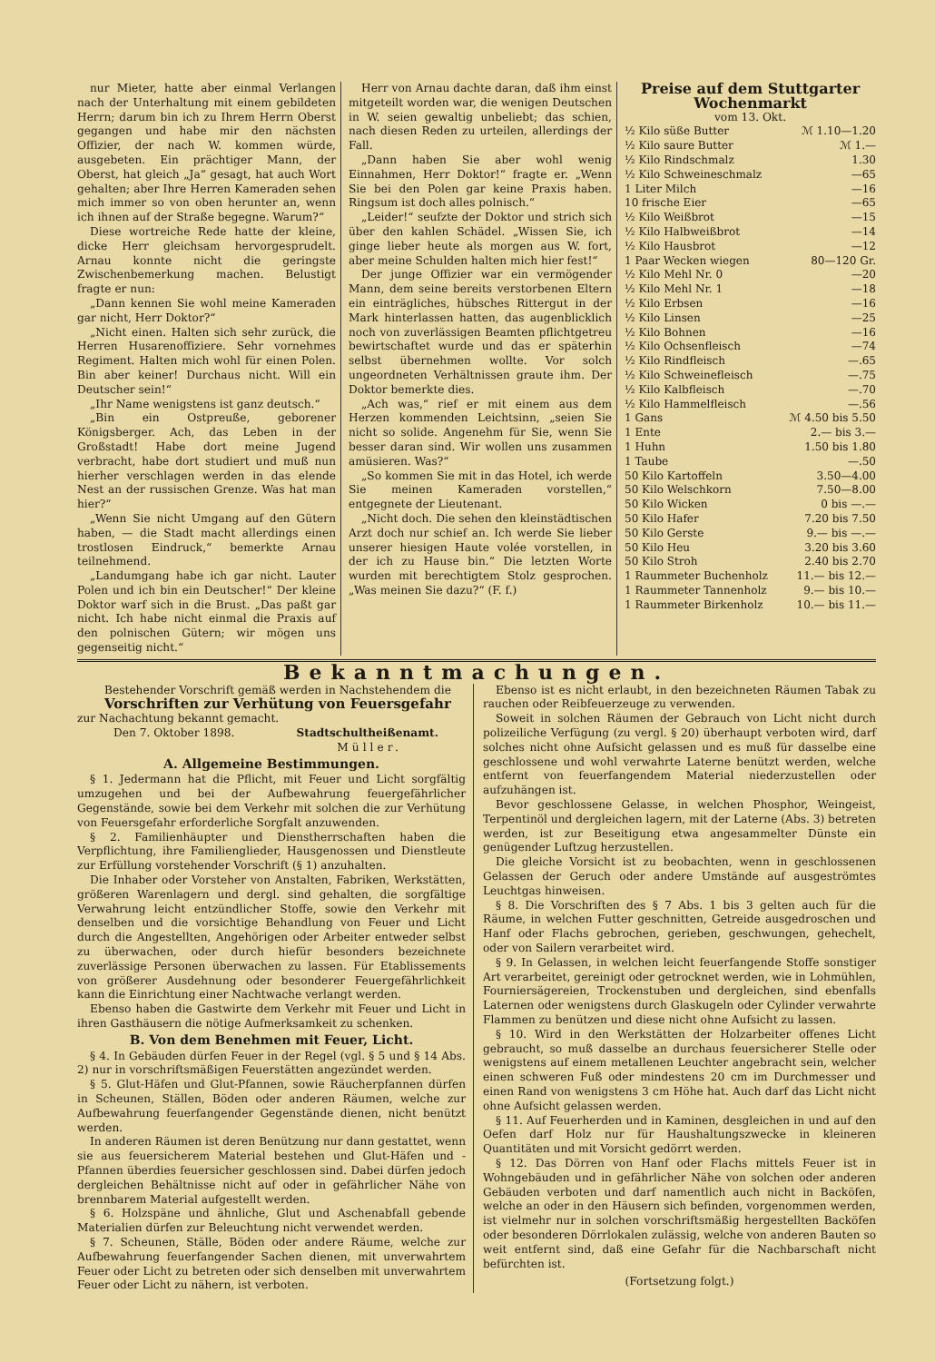nur Mieter, hatte aber einmal Verlangen nach der Unterhaltung mit einem gebildeten Herrn; darum bin ich zu Ihrem Herrn Oberst gegangen und habe mir den nächsten Offizier, der nach W. kommen würde, ausgebeten. Ein prächtiger Mann, der Oberst, hat gleich „Ja“ gesagt, hat auch Wort gehalten; aber Ihre Herren Kameraden sehen mich immer so von oben herunter an, wenn ich ihnen auf der Straße begegne. Warum?“
Diese wortreiche Rede hatte der kleine, dicke Herr gleichsam hervorgesprudelt. Arnau konnte nicht die geringste Zwischenbemerkung machen. Belustigt fragte er nun:
„Dann kennen Sie wohl meine Kameraden gar nicht, Herr Doktor?“
„Nicht einen. Halten sich sehr zurück, die Herren Husarenoffiziere. Sehr vornehmes Regiment. Halten mich wohl für einen Polen. Bin aber keiner! Durchaus nicht. Will ein Deutscher sein!“
„Ihr Name wenigstens ist ganz deutsch.“
„Bin ein Ostpreuße, geborener Königsberger. Ach, das Leben in der Großstadt! Habe dort meine Jugend verbracht, habe dort studiert und muß nun hierher verschlagen werden in das elende Nest an der russischen Grenze. Was hat man hier?“
„Wenn Sie nicht Umgang auf den Gütern haben, — die Stadt macht allerdings einen trostlosen Eindruck,“ bemerkte Arnau teilnehmend.
„Landumgang habe ich gar nicht. Lauter Polen und ich bin ein Deutscher!“ Der kleine Doktor warf sich in die Brust. „Das paßt gar nicht. Ich habe nicht einmal die Praxis auf den polnischen Gütern; wir mögen uns gegenseitig nicht.“
Herr von Arnau dachte daran, daß ihm einst mitgeteilt worden war, die wenigen Deutschen in W. seien gewaltig unbeliebt; das schien, nach diesen Reden zu urteilen, allerdings der Fall.
„Dann haben Sie aber wohl wenig Einnahmen, Herr Doktor!“ fragte er. „Wenn Sie bei den Polen gar keine Praxis haben. Ringsum ist doch alles polnisch.“
„Leider!“ seufzte der Doktor und strich sich über den kahlen Schädel. „Wissen Sie, ich ginge lieber heute als morgen aus W. fort, aber meine Schulden halten mich hier fest!“
Der junge Offizier war ein vermögender Mann, dem seine bereits verstorbenen Eltern ein einträgliches, hübsches Rittergut in der Mark hinterlassen hatten, das augenblicklich noch von zuverlässigen Beamten pflichtgetreu bewirtschaftet wurde und das er späterhin selbst übernehmen wollte. Vor solch ungeordneten Verhältnissen graute ihm. Der Doktor bemerkte dies.
„Ach was,“ rief er mit einem aus dem Herzen kommenden Leichtsinn, „seien Sie nicht so solide. Angenehm für Sie, wenn Sie besser daran sind. Wir wollen uns zusammen amüsieren. Was?“
„So kommen Sie mit in das Hotel, ich werde Sie meinen Kameraden vorstellen,“ entgegnete der Lieutenant.
„Nicht doch. Die sehen den kleinstädtischen Arzt doch nur schief an. Ich werde Sie lieber unserer hiesigen Haute volée vorstellen, in der ich zu Hause bin.“ Die letzten Worte wurden mit berechtigtem Stolz gesprochen. „Was meinen Sie dazu?“ (F. f.)
Preise auf dem Stuttgarter Wochenmarkt
vom 13. Okt.
| ½ Kilo süße Butter | ℳ 1.10—1.20 |
| ½ Kilo saure Butter | ℳ 1.— |
| ½ Kilo Rindschmalz | 1.30 |
| ½ Kilo Schweineschmalz | —65 |
| 1 Liter Milch | —16 |
| 10 frische Eier | —65 |
| ½ Kilo Weißbrot | —15 |
| ½ Kilo Halbweißbrot | —14 |
| ½ Kilo Hausbrot | —12 |
| 1 Paar Wecken wiegen | 80—120 Gr. |
| ½ Kilo Mehl Nr. 0 | —20 |
| ½ Kilo Mehl Nr. 1 | —18 |
| ½ Kilo Erbsen | —16 |
| ½ Kilo Linsen | —25 |
| ½ Kilo Bohnen | —16 |
| ½ Kilo Ochsenfleisch | —74 |
| ½ Kilo Rindfleisch | —.65 |
| ½ Kilo Schweinefleisch | —.75 |
| ½ Kilo Kalbfleisch | —.70 |
| ½ Kilo Hammelfleisch | —.56 |
| 1 Gans | ℳ 4.50 bis 5.50 |
| 1 Ente | 2.— bis 3.— |
| 1 Huhn | 1.50 bis 1.80 |
| 1 Taube | —.50 |
| 50 Kilo Kartoffeln | 3.50—4.00 |
| 50 Kilo Welschkorn | 7.50—8.00 |
| 50 Kilo Wicken | 0 bis —.— |
| 50 Kilo Hafer | 7.20 bis 7.50 |
| 50 Kilo Gerste | 9.— bis —.— |
| 50 Kilo Heu | 3.20 bis 3.60 |
| 50 Kilo Stroh | 2.40 bis 2.70 |
| 1 Raummeter Buchenholz | 11.— bis 12.— |
| 1 Raummeter Tannenholz | 9.— bis 10.— |
| 1 Raummeter Birkenholz | 10.— bis 11.— |
Bekanntmachungen.
Bestehender Vorschrift gemäß werden in Nachstehendem die
Vorschriften zur Verhütung von Feuersgefahr
zur Nachachtung bekannt gemacht.
Den 7. Oktober 1898. Stadtschultheißenamt.
Müller.
A. Allgemeine Bestimmungen.
§ 1. Jedermann hat die Pflicht, mit Feuer und Licht sorgfältig umzugehen und bei der Aufbewahrung feuergefährlicher Gegenstände, sowie bei dem Verkehr mit solchen die zur Verhütung von Feuersgefahr erforderliche Sorgfalt anzuwenden.
§ 2. Familienhäupter und Dienstherrschaften haben die Verpflichtung, ihre Familienglieder, Hausgenossen und Dienstleute zur Erfüllung vorstehender Vorschrift (§ 1) anzuhalten.
Die Inhaber oder Vorsteher von Anstalten, Fabriken, Werkstätten, größeren Warenlagern und dergl. sind gehalten, die sorgfältige Verwahrung leicht entzündlicher Stoffe, sowie den Verkehr mit denselben und die vorsichtige Behandlung von Feuer und Licht durch die Angestellten, Angehörigen oder Arbeiter entweder selbst zu überwachen, oder durch hiefür besonders bezeichnete zuverlässige Personen überwachen zu lassen. Für Etablissements von größerer Ausdehnung oder besonderer Feuergefährlichkeit kann die Einrichtung einer Nachtwache verlangt werden.
Ebenso haben die Gastwirte dem Verkehr mit Feuer und Licht in ihren Gasthäusern die nötige Aufmerksamkeit zu schenken.
B. Von dem Benehmen mit Feuer, Licht.
§ 4. In Gebäuden dürfen Feuer in der Regel (vgl. § 5 und § 14 Abs. 2) nur in vorschriftsmäßigen Feuerstätten angezündet werden.
§ 5. Glut-Häfen und Glut-Pfannen, sowie Räucherpfannen dürfen in Scheunen, Ställen, Böden oder anderen Räumen, welche zur Aufbewahrung feuerfangender Gegenstände dienen, nicht benützt werden.
In anderen Räumen ist deren Benützung nur dann gestattet, wenn sie aus feuersicherem Material bestehen und Glut-Häfen und -Pfannen überdies feuersicher geschlossen sind. Dabei dürfen jedoch dergleichen Behältnisse nicht auf oder in gefährlicher Nähe von brennbarem Material aufgestellt werden.
§ 6. Holzspäne und ähnliche, Glut und Aschenabfall gebende Materialien dürfen zur Beleuchtung nicht verwendet werden.
§ 7. Scheunen, Ställe, Böden oder andere Räume, welche zur Aufbewahrung feuerfangender Sachen dienen, mit unverwahrtem Feuer oder Licht zu betreten oder sich denselben mit unverwahrtem Feuer oder Licht zu nähern, ist verboten.
Ebenso ist es nicht erlaubt, in den bezeichneten Räumen Tabak zu rauchen oder Reibfeuerzeuge zu verwenden.
Soweit in solchen Räumen der Gebrauch von Licht nicht durch polizeiliche Verfügung (zu vergl. § 20) überhaupt verboten wird, darf solches nicht ohne Aufsicht gelassen und es muß für dasselbe eine geschlossene und wohl verwahrte Laterne benützt werden, welche entfernt von feuerfangendem Material niederzustellen oder aufzuhängen ist.
Bevor geschlossene Gelasse, in welchen Phosphor, Weingeist, Terpentinöl und dergleichen lagern, mit der Laterne (Abs. 3) betreten werden, ist zur Beseitigung etwa angesammelter Dünste ein genügender Luftzug herzustellen.
Die gleiche Vorsicht ist zu beobachten, wenn in geschlossenen Gelassen der Geruch oder andere Umstände auf ausgeströmtes Leuchtgas hinweisen.
§ 8. Die Vorschriften des § 7 Abs. 1 bis 3 gelten auch für die Räume, in welchen Futter geschnitten, Getreide ausgedroschen und Hanf oder Flachs gebrochen, gerieben, geschwungen, gehechelt, oder von Sailern verarbeitet wird.
§ 9. In Gelassen, in welchen leicht feuerfangende Stoffe sonstiger Art verarbeitet, gereinigt oder getrocknet werden, wie in Lohmühlen, Fourniersägereien, Trockenstuben und dergleichen, sind ebenfalls Laternen oder wenigstens durch Glaskugeln oder Cylinder verwahrte Flammen zu benützen und diese nicht ohne Aufsicht zu lassen.
§ 10. Wird in den Werkstätten der Holzarbeiter offenes Licht gebraucht, so muß dasselbe an durchaus feuersicherer Stelle oder wenigstens auf einem metallenen Leuchter angebracht sein, welcher einen schweren Fuß oder mindestens 20 cm im Durchmesser und einen Rand von wenigstens 3 cm Höhe hat. Auch darf das Licht nicht ohne Aufsicht gelassen werden.
§ 11. Auf Feuerherden und in Kaminen, desgleichen in und auf den Oefen darf Holz nur für Haushaltungszwecke in kleineren Quantitäten und mit Vorsicht gedörrt werden.
§ 12. Das Dörren von Hanf oder Flachs mittels Feuer ist in Wohngebäuden und in gefährlicher Nähe von solchen oder anderen Gebäuden verboten und darf namentlich auch nicht in Backöfen, welche an oder in den Häusern sich befinden, vorgenommen werden, ist vielmehr nur in solchen vorschriftsmäßig hergestellten Backöfen oder besonderen Dörrlokalen zulässig, welche von anderen Bauten so weit entfernt sind, daß eine Gefahr für die Nachbarschaft nicht befürchten ist.
(Fortsetzung folgt.)